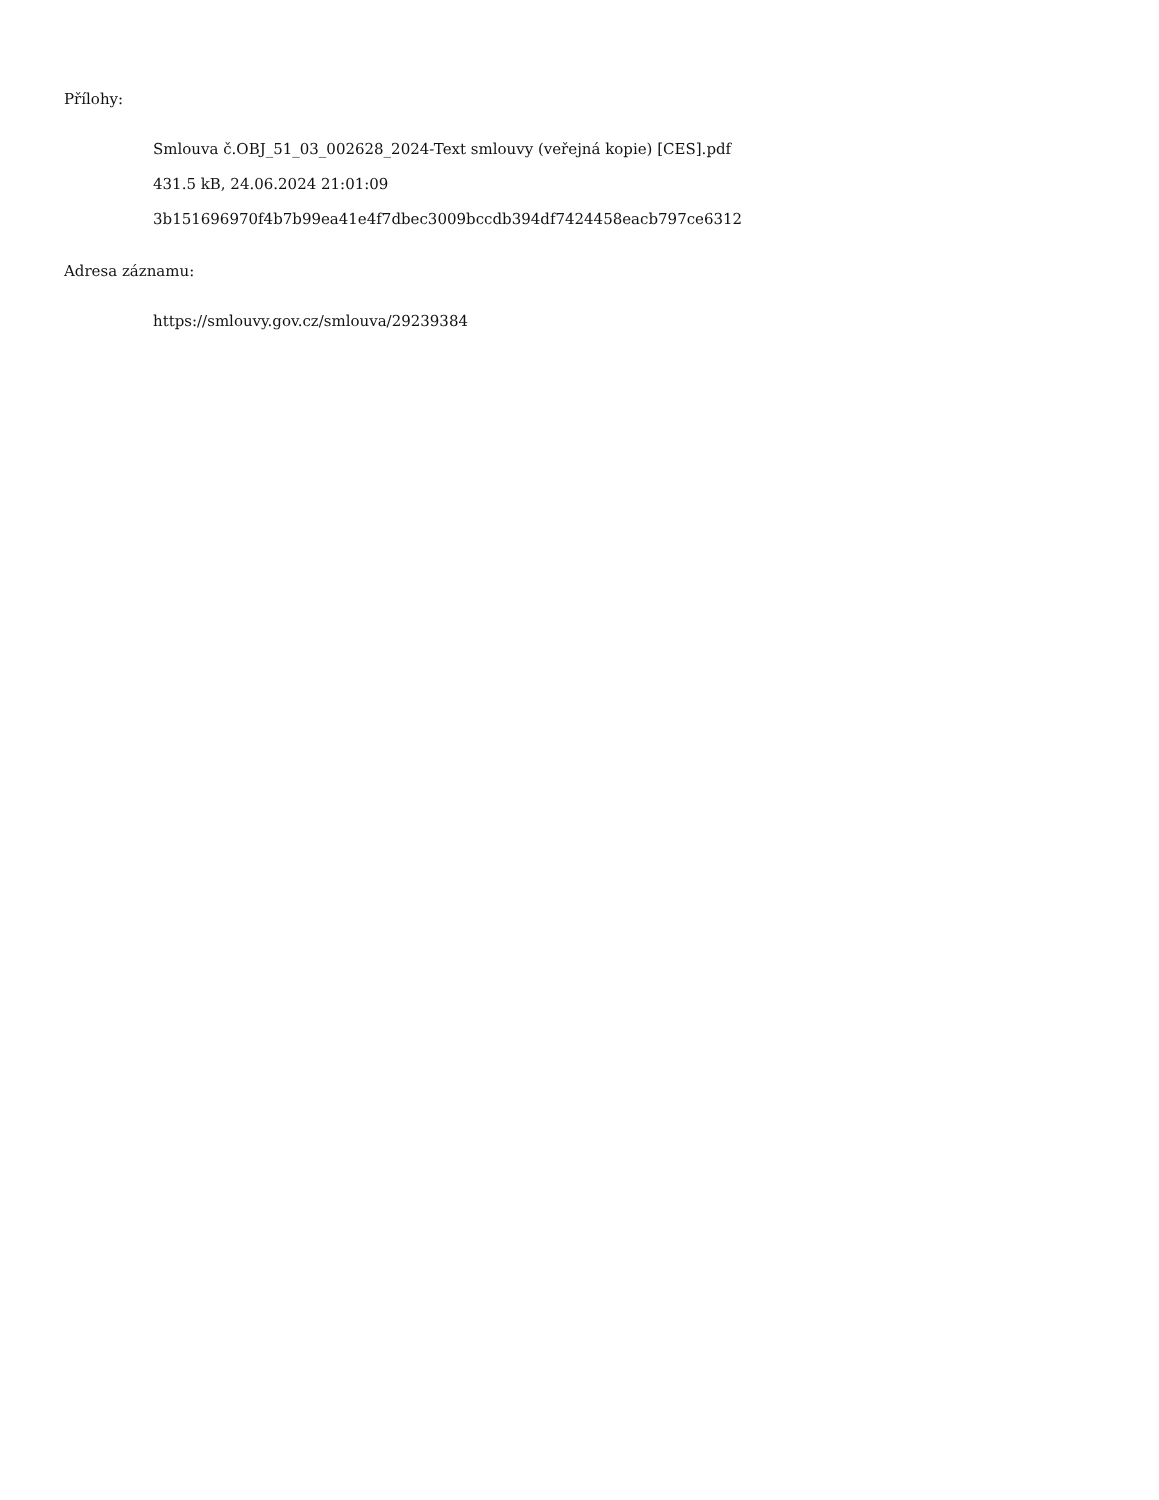Přílohy:
Smlouva č.OBJ_51_03_002628_2024-Text smlouvy (veřejná kopie) [CES].pdf
431.5 kB, 24.06.2024 21:01:09
3b151696970f4b7b99ea41e4f7dbec3009bccdb394df7424458eacb797ce6312
Adresa záznamu:
https://smlouvy.gov.cz/smlouva/29239384